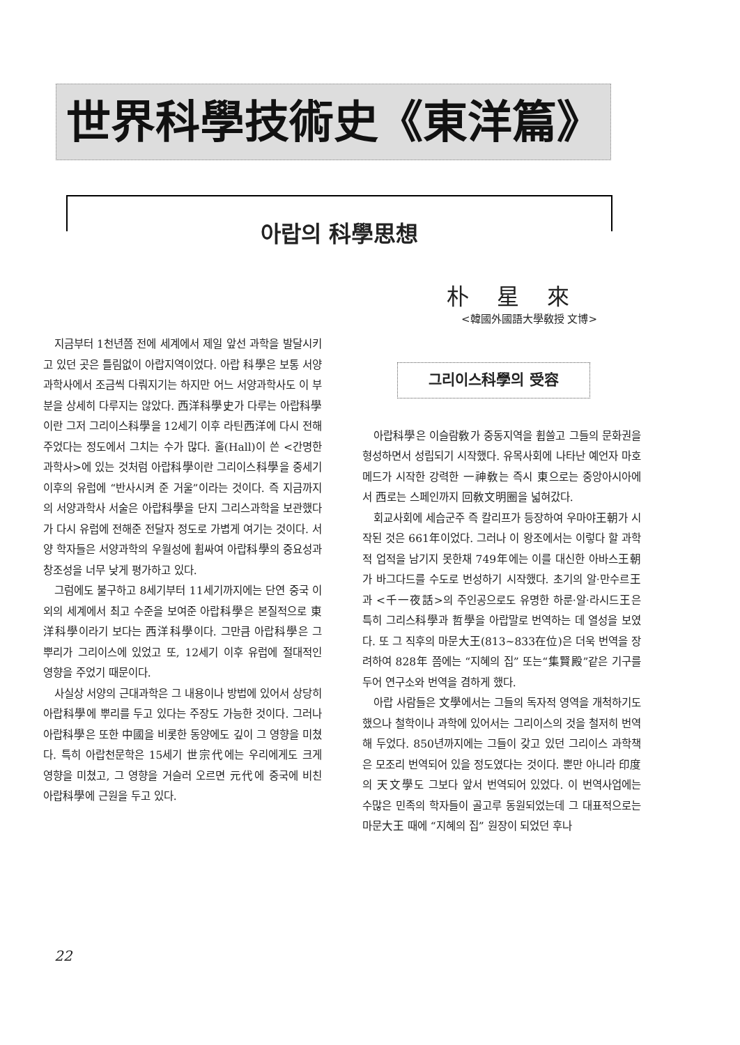世界科學技術史《東洋篇》
아랍의 科學思想
朴星來
<韓國外國語大學敎授 文博>
지금부터 1천년쯤 전에 세계에서 제일 앞선 과학을 발달시키고 있던 곳은 틀림없이 아랍지역이었다. 아랍 科學은 보통 서양과학사에서 조금씩 다뤄지기는 하지만 어느 서양과학사도 이 부분을 상세히 다루지는 않았다. 西洋科學史가 다루는 아랍科學이란 그저 그리이스科學을 12세기 이후 라틴西洋에 다시 전해 주었다는 정도에서 그치는 수가 많다. 홀(Hall)이 쓴 <간명한 과학사>에 있는 것처럼 아랍科學이란 그리이스科學을 중세기 이후의 유럽에 “반사시켜 준 거울”이라는 것이다. 즉 지금까지의 서양과학사 서술은 아랍科學을 단지 그리스과학을 보관했다가 다시 유럽에 전해준 전달자 정도로 가볍게 여기는 것이다. 서양 학자들은 서양과학의 우월성에 휩싸여 아랍科學의 중요성과 창조성을 너무 낮게 평가하고 있다.
그럼에도 불구하고 8세기부터 11세기까지에는 단연 중국 이외의 세계에서 최고 수준을 보여준 아랍科學은 본질적으로 東洋科學이라기 보다는 西洋科學이다. 그만큼 아랍科學은 그 뿌리가 그리이스에 있었고 또, 12세기 이후 유럽에 절대적인 영향을 주었기 때문이다.
사실상 서양의 근대과학은 그 내용이나 방법에 있어서 상당히 아랍科學에 뿌리를 두고 있다는 주장도 가능한 것이다. 그러나 아랍科學은 또한 中國을 비롯한 동양에도 깊이 그 영향을 미쳤다. 특히 아랍천문학은 15세기 世宗代에는 우리에게도 크게 영향을 미쳤고, 그 영향을 거슬러 오르면 元代에 중국에 비친 아랍科學에 근원을 두고 있다.
그리이스科學의 受容
아랍科學은 이슬람敎가 중동지역을 휩쓸고 그들의 문화권을 형성하면서 성립되기 시작했다. 유목사회에 나타난 예언자 마호메드가 시작한 강력한 一神敎는 즉시 東으로는 중앙아시아에서 西로는 스페인까지 回敎文明圈을 넓혀갔다.
회교사회에 세습군주 즉 칼리프가 등장하여 우마야王朝가 시작된 것은 661年이었다. 그러나 이 왕조에서는 이렇다 할 과학적 업적을 남기지 못한채 749年에는 이를 대신한 아바스王朝가 바그다드를 수도로 번성하기 시작했다. 초기의 알·만수르王과 <千一夜話>의 주인공으로도 유명한 하룬·알·라시드王은 특히 그리스科學과 哲學을 아랍말로 번역하는 데 열성을 보였다. 또 그 직후의 마문大王(813~833在位)은 더욱 번역을 장려하여 828年 쯤에는 “지혜의 집” 또는“集賢殿”같은 기구를 두어 연구소와 번역을 겸하게 했다.
아랍 사람들은 文學에서는 그들의 독자적 영역을 개척하기도 했으나 철학이나 과학에 있어서는 그리이스의 것을 철저히 번역해 두었다. 850년까지에는 그들이 갖고 있던 그리이스 과학책은 모조리 번역되어 있을 정도였다는 것이다. 뿐만 아니라 印度의 天文學도 그보다 앞서 번역되어 있었다. 이 번역사업에는 수많은 민족의 학자들이 골고루 동원되었는데 그 대표적으로는 마문大王 때에 “지혜의 집” 원장이 되었던 후나
22